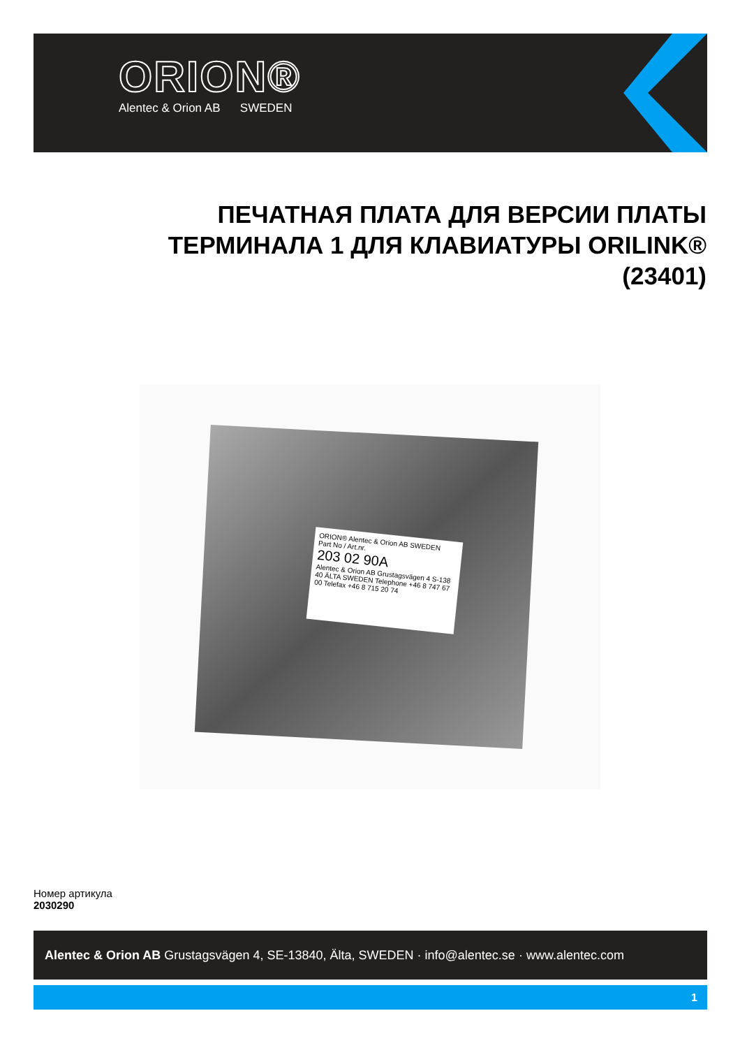ORION®
Alentec & Orion AB SWEDEN
ПЕЧАТНАЯ ПЛАТА ДЛЯ ВЕРСИИ ПЛАТЫ ТЕРМИНАЛА 1 ДЛЯ КЛАВИАТУРЫ ORILINK® (23401)
ORION® Alentec & Orion AB SWEDEN
Part No / Art.nr.
203 02 90A
Alentec & Orion AB Grustagsvägen 4 S-138 40 ÄLTA SWEDEN Telephone +46 8 747 67 00 Telefax +46 8 715 20 74
Номер артикула
2030290
Alentec & Orion AB Grustagsvägen 4, SE-13840, Älta, SWEDEN · info@alentec.se · www.alentec.com
1